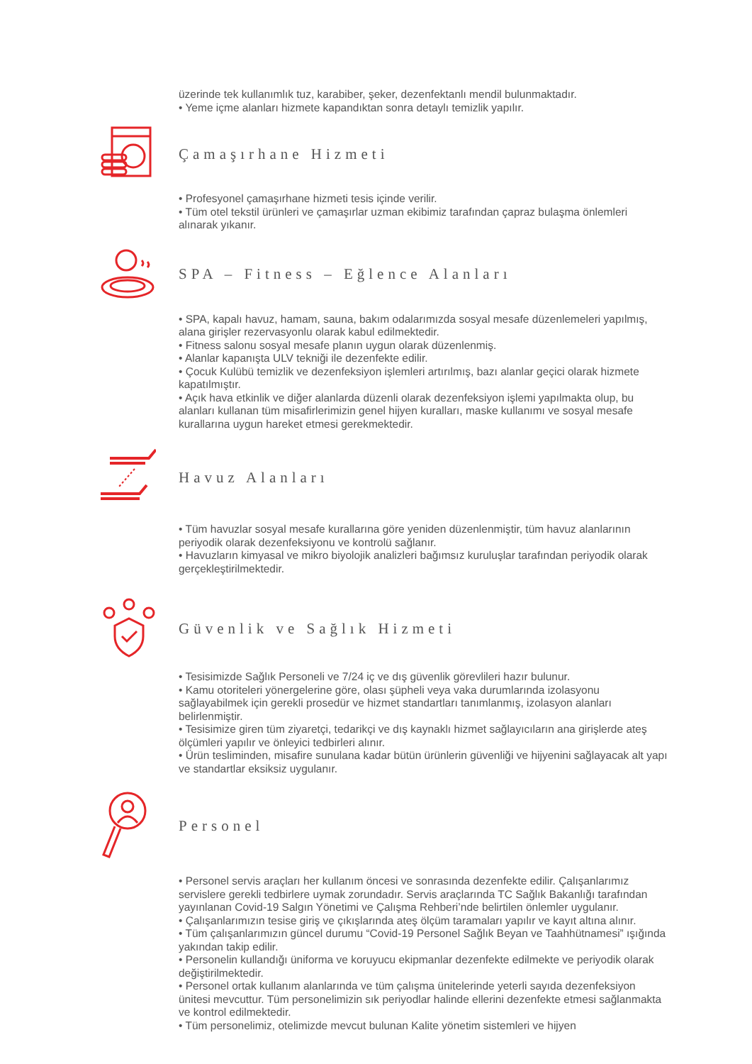üzerinde tek kullanımlık tuz, karabiber, şeker, dezenfektanlı mendil bulunmaktadır.
• Yeme içme alanları hizmete kapandıktan sonra detaylı temizlik yapılır.
Çamaşırhane Hizmeti
• Profesyonel çamaşırhane hizmeti tesis içinde verilir.
• Tüm otel tekstil ürünleri ve çamaşırlar uzman ekibimiz tarafından çapraz bulaşma önlemleri alınarak yıkanır.
SPA – Fitness – Eğlence Alanları
• SPA, kapalı havuz, hamam, sauna, bakım odalarımızda sosyal mesafe düzenlemeleri yapılmış, alana girişler rezervasyonlu olarak kabul edilmektedir.
• Fitness salonu sosyal mesafe planın uygun olarak düzenlenmiş.
• Alanlar kapanışta ULV tekniği ile dezenfekte edilir.
• Çocuk Kulübü temizlik ve dezenfeksiyon işlemleri artırılmış, bazı alanlar geçici olarak hizmete kapatılmıştır.
• Açık hava etkinlik ve diğer alanlarda düzenli olarak dezenfeksiyon işlemi yapılmakta olup, bu alanları kullanan tüm misafirlerimizin genel hijyen kuralları, maske kullanımı ve sosyal mesafe kurallarına uygun hareket etmesi gerekmektedir.
Havuz Alanları
• Tüm havuzlar sosyal mesafe kurallarına göre yeniden düzenlenmiştir, tüm havuz alanlarının periyodik olarak dezenfeksiyonu ve kontrolü sağlanır.
• Havuzların kimyasal ve mikro biyolojik analizleri bağımsız kuruluşlar tarafından periyodik olarak gerçekleştirilmektedir.
Güvenlik ve Sağlık Hizmeti
• Tesisimizde Sağlık Personeli ve 7/24 iç ve dış güvenlik görevlileri hazır bulunur.
• Kamu otoriteleri yönergelerine göre, olası şüpheli veya vaka durumlarında izolasyonu sağlayabilmek için gerekli prosedür ve hizmet standartları tanımlanmış, izolasyon alanları belirlenmiştir.
• Tesisimize giren tüm ziyaretçi, tedarikçi ve dış kaynaklı hizmet sağlayıcıların ana girişlerde ateş ölçümleri yapılır ve önleyici tedbirleri alınır.
• Ürün tesliminden, misafire sunulana kadar bütün ürünlerin güvenliği ve hijyenini sağlayacak alt yapı ve standartlar eksiksiz uygulanır.
Personel
• Personel servis araçları her kullanım öncesi ve sonrasında dezenfekte edilir. Çalışanlarımız servislere gerekli tedbirlere uymak zorundadır. Servis araçlarında TC Sağlık Bakanlığı tarafından yayınlanan Covid-19 Salgın Yönetimi ve Çalışma Rehberi’nde belirtilen önlemler uygulanır.
• Çalışanlarımızın tesise giriş ve çıkışlarında ateş ölçüm taramaları yapılır ve kayıt altına alınır.
• Tüm çalışanlarımızın güncel durumu “Covid-19 Personel Sağlık Beyan ve Taahhütnamesi” ışığında yakından takip edilir.
• Personelin kullandığı üniforma ve koruyucu ekipmanlar dezenfekte edilmekte ve periyodik olarak değiştirilmektedir.
• Personel ortak kullanım alanlarında ve tüm çalışma ünitelerinde yeterli sayıda dezenfeksiyon ünitesi mevcuttur. Tüm personelimizin sık periyodlar halinde ellerini dezenfekte etmesi sağlanmakta ve kontrol edilmektedir.
• Tüm personelimiz, otelimizde mevcut bulunan Kalite yönetim sistemleri ve hijyen